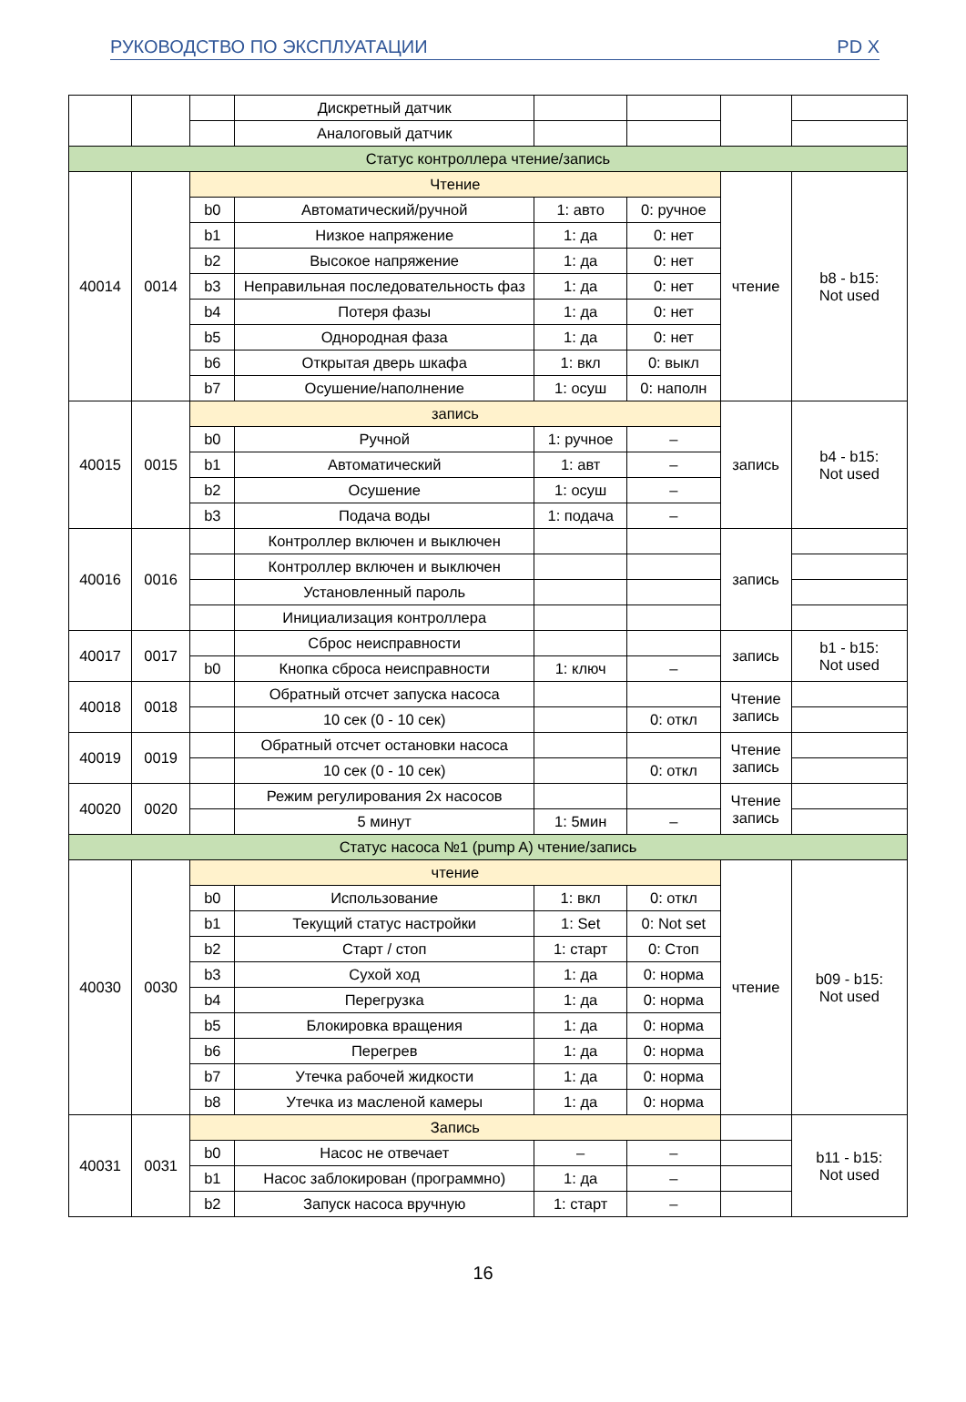РУКОВОДСТВО ПО ЭКСПЛУАТАЦИИ PD X
| | | | Дискретный датчик | | | | |
| | | | Аналоговый датчик | | | | |
| Статус контроллера чтение/запись | | | | | | | |
| 40014 | 0014 | Чтение | | | | чтение | b8 - b15: Not used |
| | | b0 | Автоматический/ручной | 1: авто | 0: ручное | | |
| | | b1 | Низкое напряжение | 1: да | 0: нет | | |
| | | b2 | Высокое напряжение | 1: да | 0: нет | | |
| | | b3 | Неправильная последовательность фаз | 1: да | 0: нет | | |
| | | b4 | Потеря фазы | 1: да | 0: нет | | |
| | | b5 | Однородная фаза | 1: да | 0: нет | | |
| | | b6 | Открытая дверь шкафа | 1: вкл | 0: выкл | | |
| | | b7 | Осушение/наполнение | 1: осуш | 0: наполн | | |
| 40015 | 0015 | запись | | | | запись | b4 - b15: Not used |
| | | b0 | Ручной | 1: ручное | – | | |
| | | b1 | Автоматический | 1: авт | – | | |
| | | b2 | Осушение | 1: осуш | – | | |
| | | b3 | Подача воды | 1: подача | – | | |
| 40016 | 0016 | | Контроллер включен и выключен | | | запись | |
| | | | Контроллер включен и выключен | | | | |
| | | | Установленный пароль | | | | |
| | | | Инициализация контроллера | | | | |
| 40017 | 0017 | | Сброс неисправности | | | запись | b1 - b15: Not used |
| | | b0 | Кнопка сброса неисправности | 1: ключ | – | | |
| 40018 | 0018 | | Обратный отсчет запуска насоса | | | Чтение запись | |
| | | | 10 сек (0 - 10 сек) | | 0: откл | | |
| 40019 | 0019 | | Обратный отсчет остановки насоса | | | Чтение запись | |
| | | | 10 сек (0 - 10 сек) | | 0: откл | | |
| 40020 | 0020 | | Режим регулирования 2х насосов | | | Чтение запись | |
| | | | 5 минут | 1: 5мин | – | | |
| Статус насоса №1 (pump A) чтение/запись | | | | | | | |
| 40030 | 0030 | чтение | | | | чтение | b09 - b15: Not used |
| | | b0 | Использование | 1: вкл | 0: откл | | |
| | | b1 | Текущий статус настройки | 1: Set | 0: Not set | | |
| | | b2 | Старт / стоп | 1: старт | 0: Стоп | | |
| | | b3 | Сухой ход | 1: да | 0: норма | | |
| | | b4 | Перегрузка | 1: да | 0: норма | | |
| | | b5 | Блокировка вращения | 1: да | 0: норма | | |
| | | b6 | Перегрев | 1: да | 0: норма | | |
| | | b7 | Утечка рабочей жидкости | 1: да | 0: норма | | |
| | | b8 | Утечка из масленой камеры | 1: да | 0: норма | | |
| 40031 | 0031 | Запись | | | | | b11 - b15: Not used |
| | | b0 | Насос не отвечает | – | – | | |
| | | b1 | Насос заблокирован (программно) | 1: да | – | | |
| | | b2 | Запуск насоса вручную | 1: старт | – | | |
16